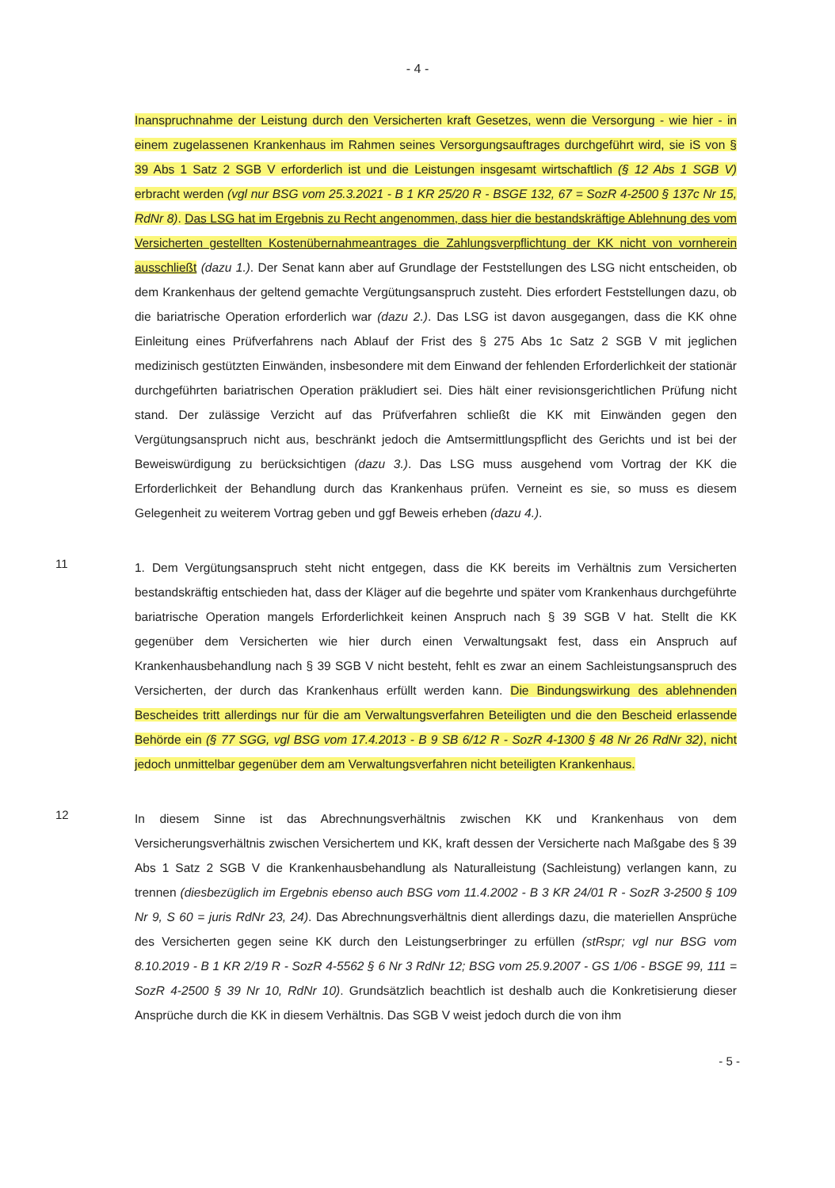- 4 -
Inanspruchnahme der Leistung durch den Versicherten kraft Gesetzes, wenn die Versorgung - wie hier - in einem zugelassenen Krankenhaus im Rahmen seines Versorgungsauftrages durchgeführt wird, sie iS von § 39 Abs 1 Satz 2 SGB V erforderlich ist und die Leistungen insgesamt wirtschaftlich (§ 12 Abs 1 SGB V) erbracht werden (vgl nur BSG vom 25.3.2021 - B 1 KR 25/20 R - BSGE 132, 67 = SozR 4-2500 § 137c Nr 15, RdNr 8). Das LSG hat im Ergebnis zu Recht angenommen, dass hier die bestandskräftige Ablehnung des vom Versicherten gestellten Kostenübernahmeantrages die Zahlungsverpflichtung der KK nicht von vornherein ausschließt (dazu 1.). Der Senat kann aber auf Grundlage der Feststellungen des LSG nicht entscheiden, ob dem Krankenhaus der geltend gemachte Vergütungsanspruch zusteht. Dies erfordert Feststellungen dazu, ob die bariatrische Operation erforderlich war (dazu 2.). Das LSG ist davon ausgegangen, dass die KK ohne Einleitung eines Prüfverfahrens nach Ablauf der Frist des § 275 Abs 1c Satz 2 SGB V mit jeglichen medizinisch gestützten Einwänden, insbesondere mit dem Einwand der fehlenden Erforderlichkeit der stationär durchgeführten bariatrischen Operation präkludiert sei. Dies hält einer revisionsgerichtlichen Prüfung nicht stand. Der zulässige Verzicht auf das Prüfverfahren schließt die KK mit Einwänden gegen den Vergütungsanspruch nicht aus, beschränkt jedoch die Amtsermittlungspflicht des Gerichts und ist bei der Beweiswürdigung zu berücksichtigen (dazu 3.). Das LSG muss ausgehend vom Vortrag der KK die Erforderlichkeit der Behandlung durch das Krankenhaus prüfen. Verneint es sie, so muss es diesem Gelegenheit zu weiterem Vortrag geben und ggf Beweis erheben (dazu 4.).
11
1. Dem Vergütungsanspruch steht nicht entgegen, dass die KK bereits im Verhältnis zum Versicherten bestandskräftig entschieden hat, dass der Kläger auf die begehrte und später vom Krankenhaus durchgeführte bariatrische Operation mangels Erforderlichkeit keinen Anspruch nach § 39 SGB V hat. Stellt die KK gegenüber dem Versicherten wie hier durch einen Verwaltungsakt fest, dass ein Anspruch auf Krankenhausbehandlung nach § 39 SGB V nicht besteht, fehlt es zwar an einem Sachleistungsanspruch des Versicherten, der durch das Krankenhaus erfüllt werden kann. Die Bindungswirkung des ablehnenden Bescheides tritt allerdings nur für die am Verwaltungsverfahren Beteiligten und die den Bescheid erlassende Behörde ein (§ 77 SGG, vgl BSG vom 17.4.2013 - B 9 SB 6/12 R - SozR 4-1300 § 48 Nr 26 RdNr 32), nicht jedoch unmittelbar gegenüber dem am Verwaltungsverfahren nicht beteiligten Krankenhaus.
12
In diesem Sinne ist das Abrechnungsverhältnis zwischen KK und Krankenhaus von dem Versicherungsverhältnis zwischen Versichertem und KK, kraft dessen der Versicherte nach Maßgabe des § 39 Abs 1 Satz 2 SGB V die Krankenhausbehandlung als Naturalleistung (Sachleistung) verlangen kann, zu trennen (diesbezüglich im Ergebnis ebenso auch BSG vom 11.4.2002 - B 3 KR 24/01 R - SozR 3-2500 § 109 Nr 9, S 60 = juris RdNr 23, 24). Das Abrechnungsverhältnis dient allerdings dazu, die materiellen Ansprüche des Versicherten gegen seine KK durch den Leistungserbringer zu erfüllen (stRspr; vgl nur BSG vom 8.10.2019 - B 1 KR 2/19 R - SozR 4-5562 § 6 Nr 3 RdNr 12; BSG vom 25.9.2007 - GS 1/06 - BSGE 99, 111 = SozR 4-2500 § 39 Nr 10, RdNr 10). Grundsätzlich beachtlich ist deshalb auch die Konkretisierung dieser Ansprüche durch die KK in diesem Verhältnis. Das SGB V weist jedoch durch die von ihm
- 5 -